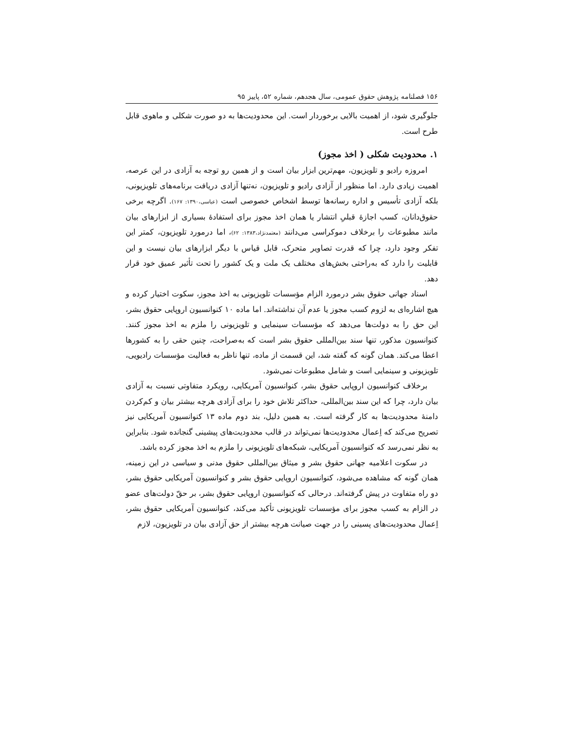۱۵۶ فصلنامه پژوهش حقوق عمومی، سال هجدهم، شماره ۵۲، پاییز ۹۵
جلوگیری شود، از اهمیت بالایی برخوردار است. این محدودیت‌ها به دو صورت شکلی و ماهوی قابل طرح است.
۱. محدودیت شکلی ( اخذ مجوز)
امروزه رادیو و تلویزیون، مهم‌ترین ابزار بیان است و از همین رو توجه به آزادی در این عرصه، اهمیت زیادی دارد. اما منظور از آزادی رادیو و تلویزیون، نه‌تنها آزادی دریافت برنامه‌های تلویزیونی، بلکه آزادی تأسیس و اداره رسانه‌ها توسط اشخاص خصوصی است (عباسی،۱۳۹۰: ۱۶۷). اگرچه برخی حقوق‌دانان، کسب اجازهٔ قبلیِ انتشار یا همان اخذ مجوز برای استفادهٔ بسیاری از ابزارهای بیان مانند مطبوعات را برخلاف دموکراسی می‌دانند (معتمدنژاد،۱۳۸۳: ۶۲)، اما درمورد تلویزیون، کمتر این تفکر وجود دارد، چرا که قدرت تصاویر متحرک، قابل قیاس با دیگر ابزارهای بیان نیست و این قابلیت را دارد که به‌راحتی بخش‌های مختلف یک ملت و یک کشور را تحت تأثیر عمیق خود قرار دهد.
اسناد جهانی حقوق بشر درمورد الزام مؤسسات تلویزیونی به اخذ مجوز، سکوت اختیار کرده و هیچ اشاره‌ای به لزوم کسب مجوز یا عدم آن نداشته‌اند. اما ماده ۱۰ کنوانسیون اروپایی حقوق بشر، این حق را به دولت‌ها می‌دهد که مؤسسات سینمایی و تلویزیونی را ملزم به اخذ مجوز کنند. کنوانسیون مذکور، تنها سند بین‌المللی حقوق بشر است که به‌صراحت، چنین حقی را به کشورها اعطا می‌کند. همان گونه که گفته شد، این قسمت از ماده، تنها ناظر به فعالیت مؤسسات رادیویی، تلویزیونی و سینمایی است و شامل مطبوعات نمی‌شود.
برخلاف کنوانسیون اروپایی حقوق بشر، کنوانسیون آمریکایی، رویکرد متفاوتی نسبت به آزادی بیان دارد، چرا که این سند بین‌المللی، حداکثر تلاش خود را برای آزادی هرچه بیشتر بیان و کم‌کردن دامنهٔ محدودیت‌ها به کار گرفته است. به همین دلیل، بند دوم ماده ۱۳ کنوانسیون آمریکایی نیز تصریح می‌کند که اِعمال محدودیت‌ها نمی‌تواند در قالب محدودیت‌های پیشینی گنجانده شود. بنابراین به نظر نمی‌رسد که کنوانسیون آمریکایی، شبکه‌های تلویزیونی را ملزم به اخذ مجوز کرده باشد.
در سکوت اعلامیه جهانی حقوق بشر و میثاق بین‌المللی حقوق مدنی و سیاسی در این زمینه، همان گونه که مشاهده می‌شود، کنوانسیون اروپایی حقوق بشر و کنوانسیون آمریکایی حقوق بشر، دو راه متفاوت در پیش گرفته‌اند. درحالی که کنوانسیون اروپایی حقوق بشر، بر حقّ دولت‌های عضو در الزام به کسب مجوز برای مؤسسات تلویزیونی تأکید می‌کند، کنوانسیون آمریکایی حقوق بشر، اِعمال محدودیت‌های پسینی را در جهت صیانت هرچه بیشتر از حق آزادی بیان در تلویزیون، لازم